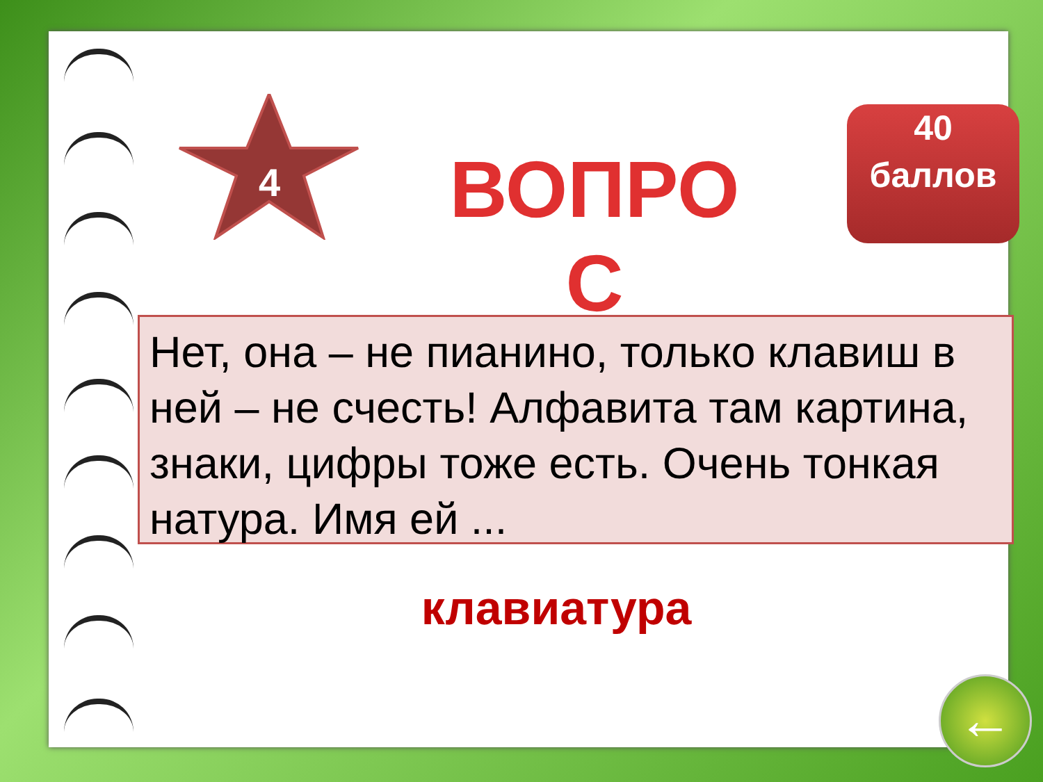4
ВОПРОС
40 баллов
Нет, она – не пианино, только клавиш в ней – не счесть! Алфавита там картина, знаки, цифры тоже есть. Очень тонкая натура. Имя ей ...
клавиатура
←